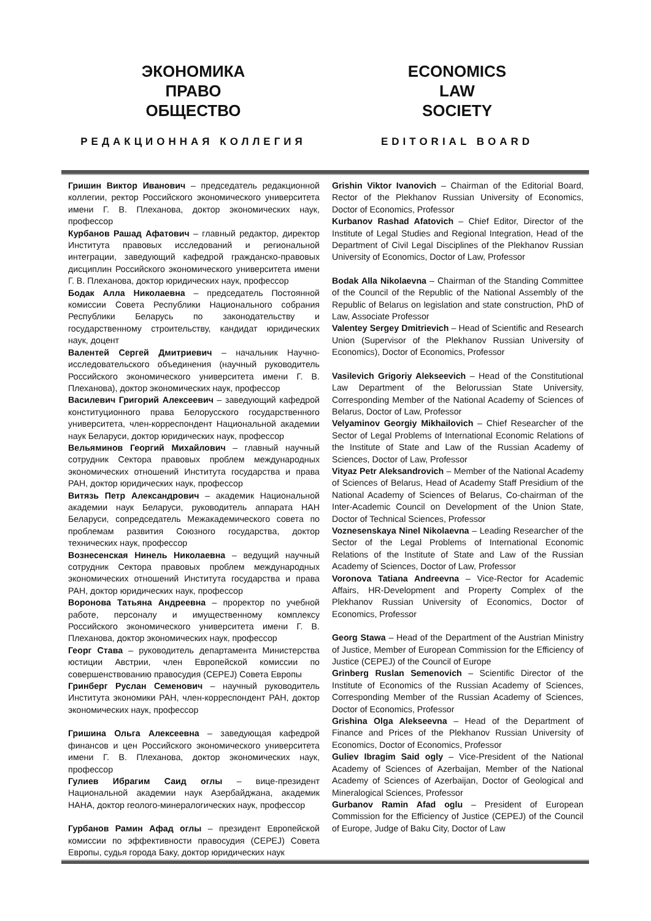ЭКОНОМИКА
ПРАВО
ОБЩЕСТВО
РЕДАКЦИОННАЯ КОЛЛЕГИЯ
ECONOMICS
LAW
SOCIETY
EDITORIAL BOARD
Гришин Виктор Иванович – председатель редакционной коллегии, ректор Российского экономического университета имени Г. В. Плеханова, доктор экономических наук, профессор
Курбанов Рашад Афатович – главный редактор, директор Института правовых исследований и региональной интеграции, заведующий кафедрой гражданско-правовых дисциплин Российского экономического университета имени Г. В. Плеханова, доктор юридических наук, профессор
Бодак Алла Николаевна – председатель Постоянной комиссии Совета Республики Национального собрания Республики Беларусь по законодательству и государственному строительству, кандидат юридических наук, доцент
Валентей Сергей Дмитриевич – начальник Научно-исследовательского объединения (научный руководитель Российского экономического университета имени Г. В. Плеханова), доктор экономических наук, профессор
Василевич Григорий Алексеевич – заведующий кафедрой конституционного права Белорусского государственного университета, член-корреспондент Национальной академии наук Беларуси, доктор юридических наук, профессор
Вельяминов Георгий Михайлович – главный научный сотрудник Сектора правовых проблем международных экономических отношений Института государства и права РАН, доктор юридических наук, профессор
Витязь Петр Александрович – академик Национальной академии наук Беларуси, руководитель аппарата НАН Беларуси, сопредседатель Межакадемического совета по проблемам развития Союзного государства, доктор технических наук, профессор
Вознесенская Нинель Николаевна – ведущий научный сотрудник Сектора правовых проблем международных экономических отношений Института государства и права РАН, доктор юридических наук, профессор
Воронова Татьяна Андреевна – проректор по учебной работе, персоналу и имущественному комплексу Российского экономического университета имени Г. В. Плеханова, доктор экономических наук, профессор
Георг Става – руководитель департамента Министерства юстиции Австрии, член Европейской комиссии по совершенствованию правосудия (CEPEJ) Совета Европы
Гринберг Руслан Семенович – научный руководитель Института экономики РАН, член-корреспондент РАН, доктор экономических наук, профессор
Гришина Ольга Алексеевна – заведующая кафедрой финансов и цен Российского экономического университета имени Г. В. Плеханова, доктор экономических наук, профессор
Гулиев Ибрагим Саид оглы – вице-президент Национальной академии наук Азербайджана, академик НАНА, доктор геолого-минералогических наук, профессор
Гурбанов Рамин Афад оглы – президент Европейской комиссии по эффективности правосудия (CEPEJ) Совета Европы, судья города Баку, доктор юридических наук
Grishin Viktor Ivanovich – Chairman of the Editorial Board, Rector of the Plekhanov Russian University of Economics, Doctor of Economics, Professor
Kurbanov Rashad Afatovich – Chief Editor, Director of the Institute of Legal Studies and Regional Integration, Head of the Department of Civil Legal Disciplines of the Plekhanov Russian University of Economics, Doctor of Law, Professor
Bodak Alla Nikolaevna – Chairman of the Standing Committee of the Council of the Republic of the National Assembly of the Republic of Belarus on legislation and state construction, PhD of Law, Associate Professor
Valentey Sergey Dmitrievich – Head of Scientific and Research Union (Supervisor of the Plekhanov Russian University of Economics), Doctor of Economics, Professor
Vasilevich Grigoriy Alekseevich – Head of the Constitutional Law Department of the Belorussian State University, Corresponding Member of the National Academy of Sciences of Belarus, Doctor of Law, Professor
Velyaminov Georgiy Mikhailovich – Chief Researcher of the Sector of Legal Problems of International Economic Relations of the Institute of State and Law of the Russian Academy of Sciences, Doctor of Law, Professor
Vityaz Petr Aleksandrovich – Member of the National Academy of Sciences of Belarus, Head of Academy Staff Presidium of the National Academy of Sciences of Belarus, Co-chairman of the Inter-Academic Council on Development of the Union State, Doctor of Technical Sciences, Professor
Voznesenskaya Ninel Nikolaevna – Leading Researcher of the Sector of the Legal Problems of International Economic Relations of the Institute of State and Law of the Russian Academy of Sciences, Doctor of Law, Professor
Voronova Tatiana Andreevna – Vice-Rector for Academic Affairs, HR-Development and Property Complex of the Plekhanov Russian University of Economics, Doctor of Economics, Professor
Georg Stawa – Head of the Department of the Austrian Ministry of Justice, Member of European Commission for the Efficiency of Justice (CEPEJ) of the Council of Europe
Grinberg Ruslan Semenovich – Scientific Director of the Institute of Economics of the Russian Academy of Sciences, Corresponding Member of the Russian Academy of Sciences, Doctor of Economics, Professor
Grishina Olga Alekseevna – Head of the Department of Finance and Prices of the Plekhanov Russian University of Economics, Doctor of Economics, Professor
Guliev Ibragim Said ogly – Vice-President of the National Academy of Sciences of Azerbaijan, Member of the National Academy of Sciences of Azerbaijan, Doctor of Geological and Mineralogical Sciences, Professor
Gurbanov Ramin Afad oglu – President of European Commission for the Efficiency of Justice (CEPEJ) of the Council of Europe, Judge of Baku City, Doctor of Law